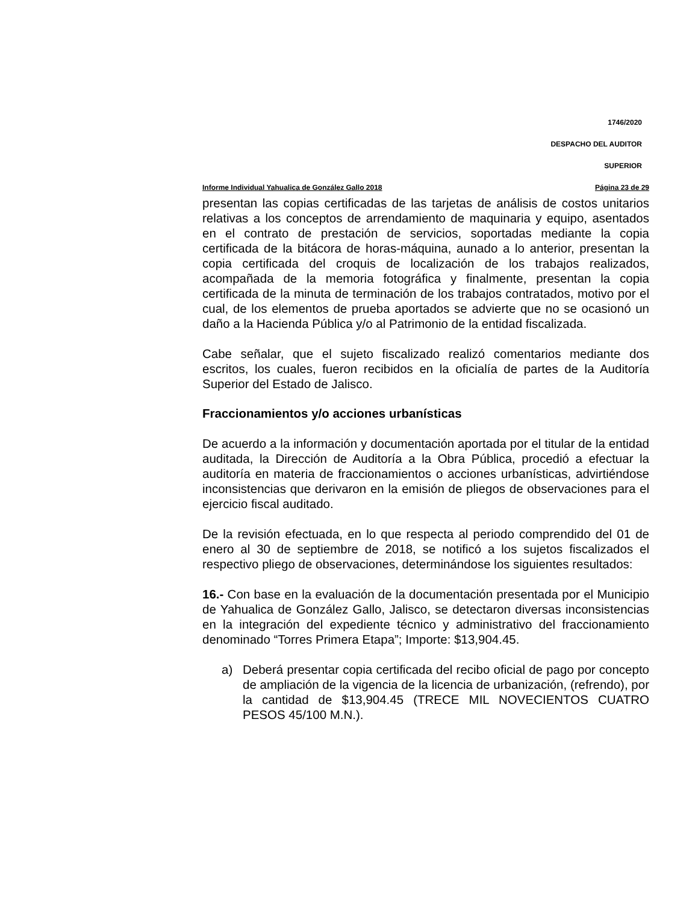1746/2020
DESPACHO DEL AUDITOR
SUPERIOR
Informe Individual Yahualica de González Gallo 2018 Página 23 de 29
presentan las copias certificadas de las tarjetas de análisis de costos unitarios relativas a los conceptos de arrendamiento de maquinaria y equipo, asentados en el contrato de prestación de servicios, soportadas mediante la copia certificada de la bitácora de horas-máquina, aunado a lo anterior, presentan la copia certificada del croquis de localización de los trabajos realizados, acompañada de la memoria fotográfica y finalmente, presentan la copia certificada de la minuta de terminación de los trabajos contratados, motivo por el cual, de los elementos de prueba aportados se advierte que no se ocasionó un daño a la Hacienda Pública y/o al Patrimonio de la entidad fiscalizada.
Cabe señalar, que el sujeto fiscalizado realizó comentarios mediante dos escritos, los cuales, fueron recibidos en la oficialía de partes de la Auditoría Superior del Estado de Jalisco.
Fraccionamientos y/o acciones urbanísticas
De acuerdo a la información y documentación aportada por el titular de la entidad auditada, la Dirección de Auditoría a la Obra Pública, procedió a efectuar la auditoría en materia de fraccionamientos o acciones urbanísticas, advirtiéndose inconsistencias que derivaron en la emisión de pliegos de observaciones para el ejercicio fiscal auditado.
De la revisión efectuada, en lo que respecta al periodo comprendido del 01 de enero al 30 de septiembre de 2018, se notificó a los sujetos fiscalizados el respectivo pliego de observaciones, determinándose los siguientes resultados:
16.- Con base en la evaluación de la documentación presentada por el Municipio de Yahualica de González Gallo, Jalisco, se detectaron diversas inconsistencias en la integración del expediente técnico y administrativo del fraccionamiento denominado “Torres Primera Etapa”; Importe: $13,904.45.
a) Deberá presentar copia certificada del recibo oficial de pago por concepto de ampliación de la vigencia de la licencia de urbanización, (refrendo), por la cantidad de $13,904.45 (TRECE MIL NOVECIENTOS CUATRO PESOS 45/100 M.N.).